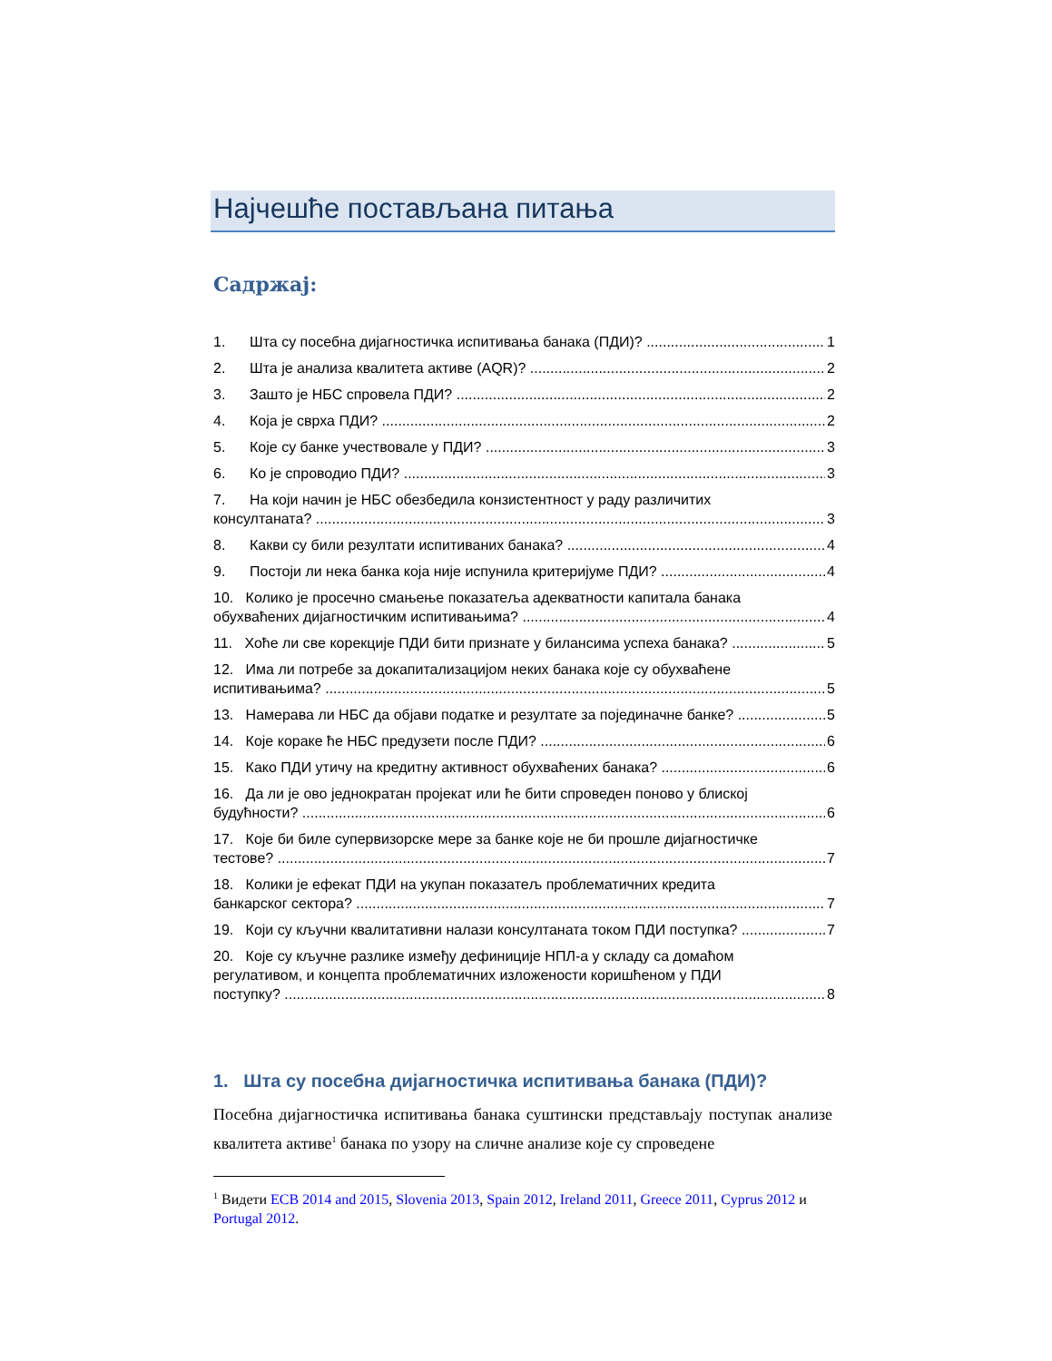Најчешће постављана питања
Садржај:
1. Шта су посебна дијагностичка испитивања банака (ПДИ)? 1
2. Шта је анализа квалитета активе (AQR)? 2
3. Зашто је НБС спровела ПДИ? 2
4. Која је сврха ПДИ? 2
5. Које су банке учествовале у ПДИ? 3
6. Ко је спроводио ПДИ? 3
7. На који начин је НБС обезбедила конзистентност у раду различитих
консултаната? 3
8. Какви су били резултати испитиваних банака? 4
9. Постоји ли нека банка која није испунила критеријуме ПДИ? 4
10. Колико је просечно смањење показатеља адекватности капитала банака
обухваћених дијагностичким испитивањима? 4
11. Хоће ли све корекције ПДИ бити признате у билансима успеха банака? 5
12. Има ли потребе за докапитализацијом неких банака које су обухваћене
испитивањима? 5
13. Намерава ли НБС да објави податке и резултате за појединачне банке? 5
14. Које кораке ће НБС предузети после ПДИ? 6
15. Како ПДИ утичу на кредитну активност обухваћених банака? 6
16. Да ли је ово једнократан пројекат или ће бити спроведен поново у блиској
будућности? 6
17. Које би биле супервизорске мере за банке које не би прошле дијагностичке
тестове? 7
18. Колики је ефекат ПДИ на укупан показатељ проблематичних кредита
банкарског сектора? 7
19. Који су кључни квалитативни налази консултаната током ПДИ поступка? 7
20. Које су кључне разлике између дефиниције НПЛ-а у складу са домаћом
регулативом, и концепта проблематичних изложености коришћеном у ПДИ
поступку? 8
1. Шта су посебна дијагностичка испитивања банака (ПДИ)?
Посебна дијагностичка испитивања банака суштински представљају поступак анализе квалитета активе<sup>1</sup> банака по узору на сличне анализе које су спроведене
<sup>1</sup> Видети ECB 2014 and 2015, Slovenia 2013, Spain 2012, Ireland 2011, Greece 2011, Cyprus 2012 и Portugal 2012.